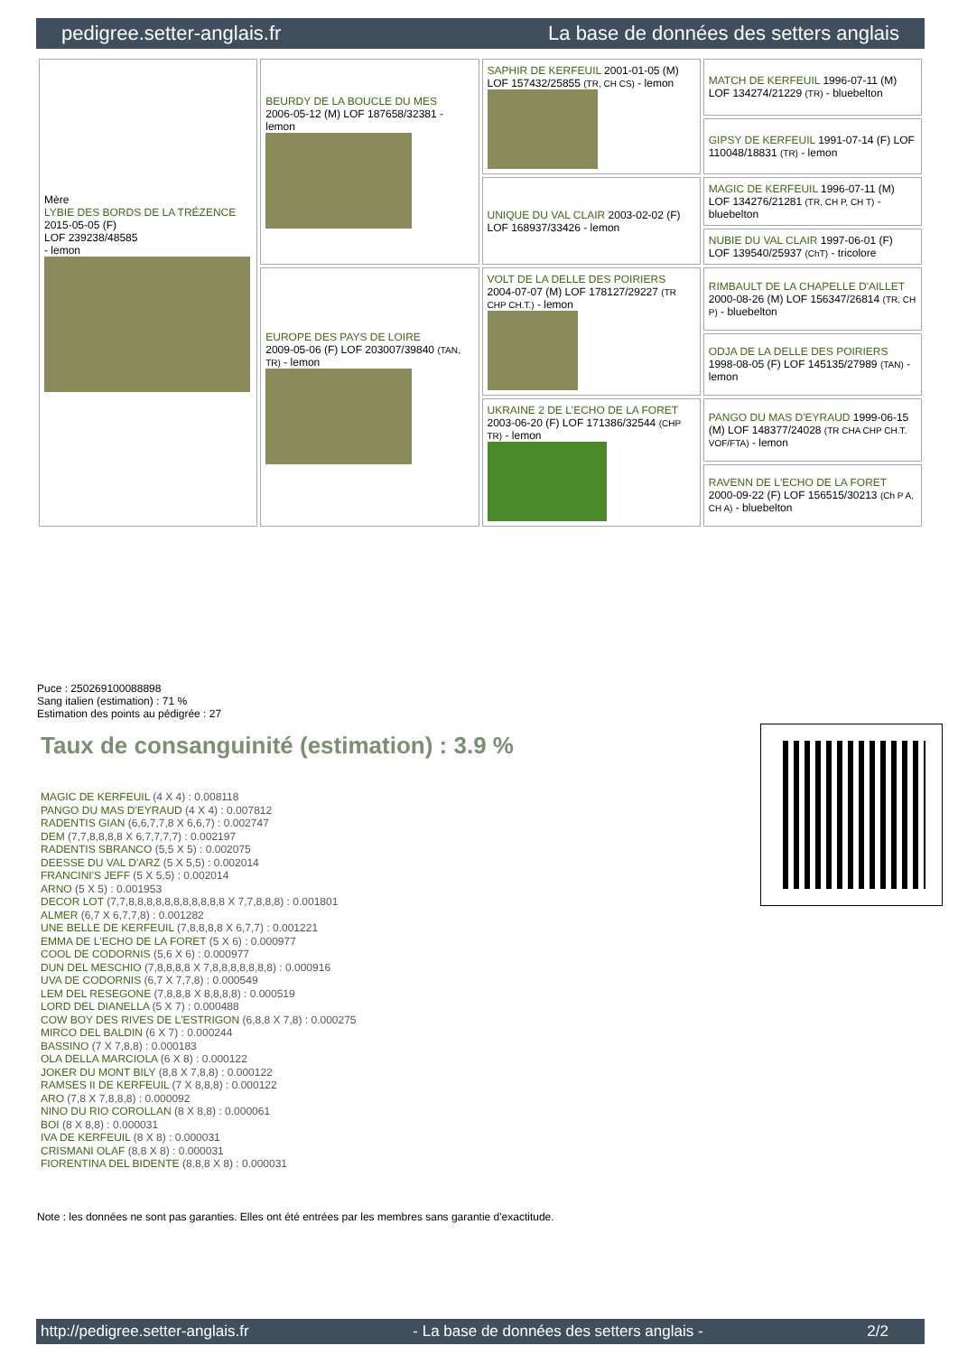pedigree.setter-anglais.fr La base de données des setters anglais
| Mère LYBIE DES BORDS DE LA TRÉZENCE 2015-05-05 (F) LOF 239238/48585 - lemon | BEURDY DE LA BOUCLE DU MES 2006-05-12 (M) LOF 187658/32381 - lemon | SAPHIR DE KERFEUIL 2001-01-05 (M) LOF 157432/25855 (TR, CH CS) - lemon | MATCH DE KERFEUIL 1996-07-11 (M) LOF 134274/21229 (TR) - bluebelton |
| | | | GIPSY DE KERFEUIL 1991-07-14 (F) LOF 110048/18831 (TR) - lemon |
| | | UNIQUE DU VAL CLAIR 2003-02-02 (F) LOF 168937/33426 - lemon | MAGIC DE KERFEUIL 1996-07-11 (M) LOF 134276/21281 (TR, CH P, CH T) - bluebelton |
| | | | NUBIE DU VAL CLAIR 1997-06-01 (F) LOF 139540/25937 (ChT) - tricolore |
| | EUROPE DES PAYS DE LOIRE 2009-05-06 (F) LOF 203007/39840 (TAN, TR) - lemon | VOLT DE LA DELLE DES POIRIERS 2004-07-07 (M) LOF 178127/29227 (TR CHP CH.T.) - lemon | RIMBAULT DE LA CHAPELLE D'AILLET 2000-08-26 (M) LOF 156347/26814 (TR, CH P) - bluebelton |
| | | | ODJA DE LA DELLE DES POIRIERS 1998-08-05 (F) LOF 145135/27989 (TAN) - lemon |
| | | UKRAINE 2 DE L'ECHO DE LA FORET 2003-06-20 (F) LOF 171386/32544 (CHP TR) - lemon | PANGO DU MAS D'EYRAUD 1999-06-15 (M) LOF 148377/24028 (TR CHA CHP CH.T. VOF/FTA) - lemon |
| | | | RAVENN DE L'ECHO DE LA FORET 2000-09-22 (F) LOF 156515/30213 (Ch P A, CH A) - bluebelton |
Puce : 250269100088898
Sang italien (estimation) : 71 %
Estimation des points au pédigrée : 27
Taux de consanguinité (estimation) : 3.9 %
MAGIC DE KERFEUIL (4 X 4) : 0.008118
PANGO DU MAS D'EYRAUD (4 X 4) : 0.007812
RADENTIS GIAN (6,6,7,7,8 X 6,6,7) : 0.002747
DEM (7,7,8,8,8,8 X 6,7,7,7,7) : 0.002197
RADENTIS SBRANCO (5,5 X 5) : 0.002075
DEESSE DU VAL D'ARZ (5 X 5,5) : 0.002014
FRANCINI'S JEFF (5 X 5,5) : 0.002014
ARNO (5 X 5) : 0.001953
DECOR LOT (7,7,8,8,8,8,8,8,8,8,8,8,8 X 7,7,8,8,8) : 0.001801
ALMER (6,7 X 6,7,7,8) : 0.001282
UNE BELLE DE KERFEUIL (7,8,8,8,8 X 6,7,7) : 0.001221
EMMA DE L'ECHO DE LA FORET (5 X 6) : 0.000977
COOL DE CODORNIS (5,6 X 6) : 0.000977
DUN DEL MESCHIO (7,8,8,8,8 X 7,8,8,8,8,8,8,8) : 0.000916
UVA DE CODORNIS (6,7 X 7,7,8) : 0.000549
LEM DEL RESEGONE (7,8,8,8 X 8,8,8,8) : 0.000519
LORD DEL DIANELLA (5 X 7) : 0.000488
COW BOY DES RIVES DE L'ESTRIGON (6,8,8 X 7,8) : 0.000275
MIRCO DEL BALDIN (6 X 7) : 0.000244
BASSINO (7 X 7,8,8) : 0.000183
OLA DELLA MARCIOLA (6 X 8) : 0.000122
JOKER DU MONT BILY (8,8 X 7,8,8) : 0.000122
RAMSES II DE KERFEUIL (7 X 8,8,8) : 0.000122
ARO (7,8 X 7,8,8,8) : 0.000092
NINO DU RIO COROLLAN (8 X 8,8) : 0.000061
BOI (8 X 8,8) : 0.000031
IVA DE KERFEUIL (8 X 8) : 0.000031
CRISMANI OLAF (8,8 X 8) : 0.000031
FIORENTINA DEL BIDENTE (8,8,8 X 8) : 0.000031
Note : les données ne sont pas garanties. Elles ont été entrées par les membres sans garantie d'exactitude.
http://pedigree.setter-anglais.fr - La base de données des setters anglais - 2/2